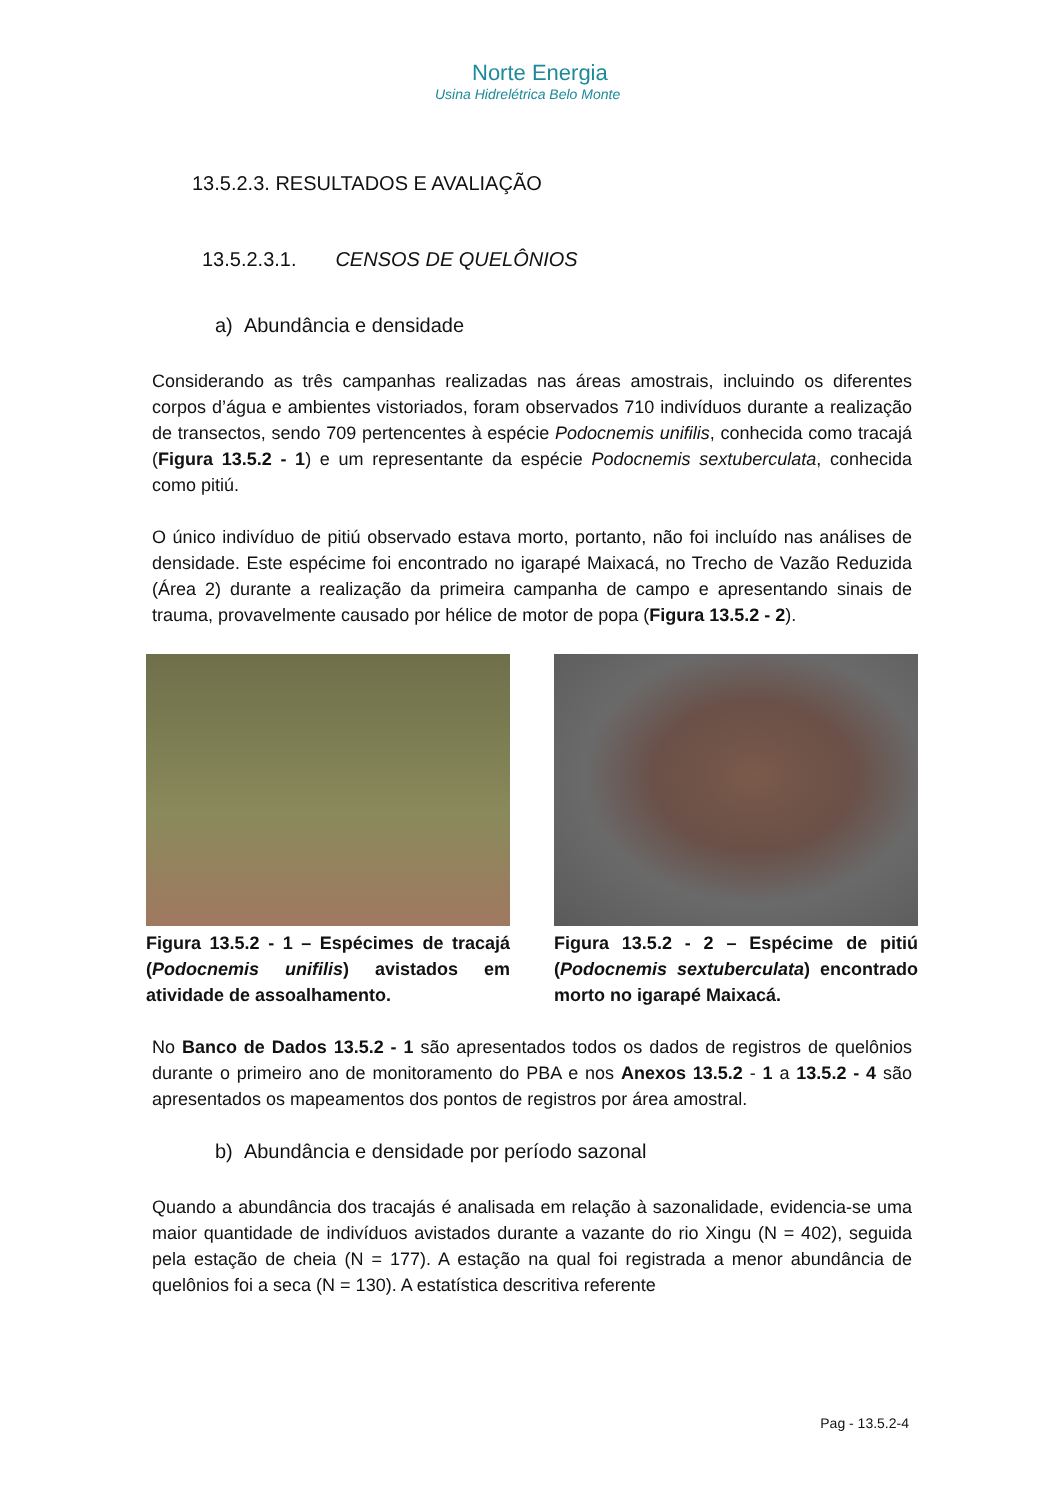Norte Energia
Usina Hidrelétrica Belo Monte
13.5.2.3. RESULTADOS E AVALIAÇÃO
13.5.2.3.1. CENSOS DE QUELÔNIOS
a) Abundância e densidade
Considerando as três campanhas realizadas nas áreas amostrais, incluindo os diferentes corpos d’água e ambientes vistoriados, foram observados 710 indivíduos durante a realização de transectos, sendo 709 pertencentes à espécie Podocnemis unifilis, conhecida como tracajá (Figura 13.5.2 - 1) e um representante da espécie Podocnemis sextuberculata, conhecida como pitiú.
O único indivíduo de pitiú observado estava morto, portanto, não foi incluído nas análises de densidade. Este espécime foi encontrado no igarapé Maixacá, no Trecho de Vazão Reduzida (Área 2) durante a realização da primeira campanha de campo e apresentando sinais de trauma, provavelmente causado por hélice de motor de popa (Figura 13.5.2 - 2).
Figura 13.5.2 - 1 – Espécimes de tracajá (Podocnemis unifilis) avistados em atividade de assoalhamento.
Figura 13.5.2 - 2 – Espécime de pitiú (Podocnemis sextuberculata) encontrado morto no igarapé Maixacá.
No Banco de Dados 13.5.2 - 1 são apresentados todos os dados de registros de quelônios durante o primeiro ano de monitoramento do PBA e nos Anexos 13.5.2 - 1 a 13.5.2 - 4 são apresentados os mapeamentos dos pontos de registros por área amostral.
b) Abundância e densidade por período sazonal
Quando a abundância dos tracajás é analisada em relação à sazonalidade, evidencia-se uma maior quantidade de indivíduos avistados durante a vazante do rio Xingu (N = 402), seguida pela estação de cheia (N = 177). A estação na qual foi registrada a menor abundância de quelônios foi a seca (N = 130). A estatística descritiva referente
Pag - 13.5.2-4